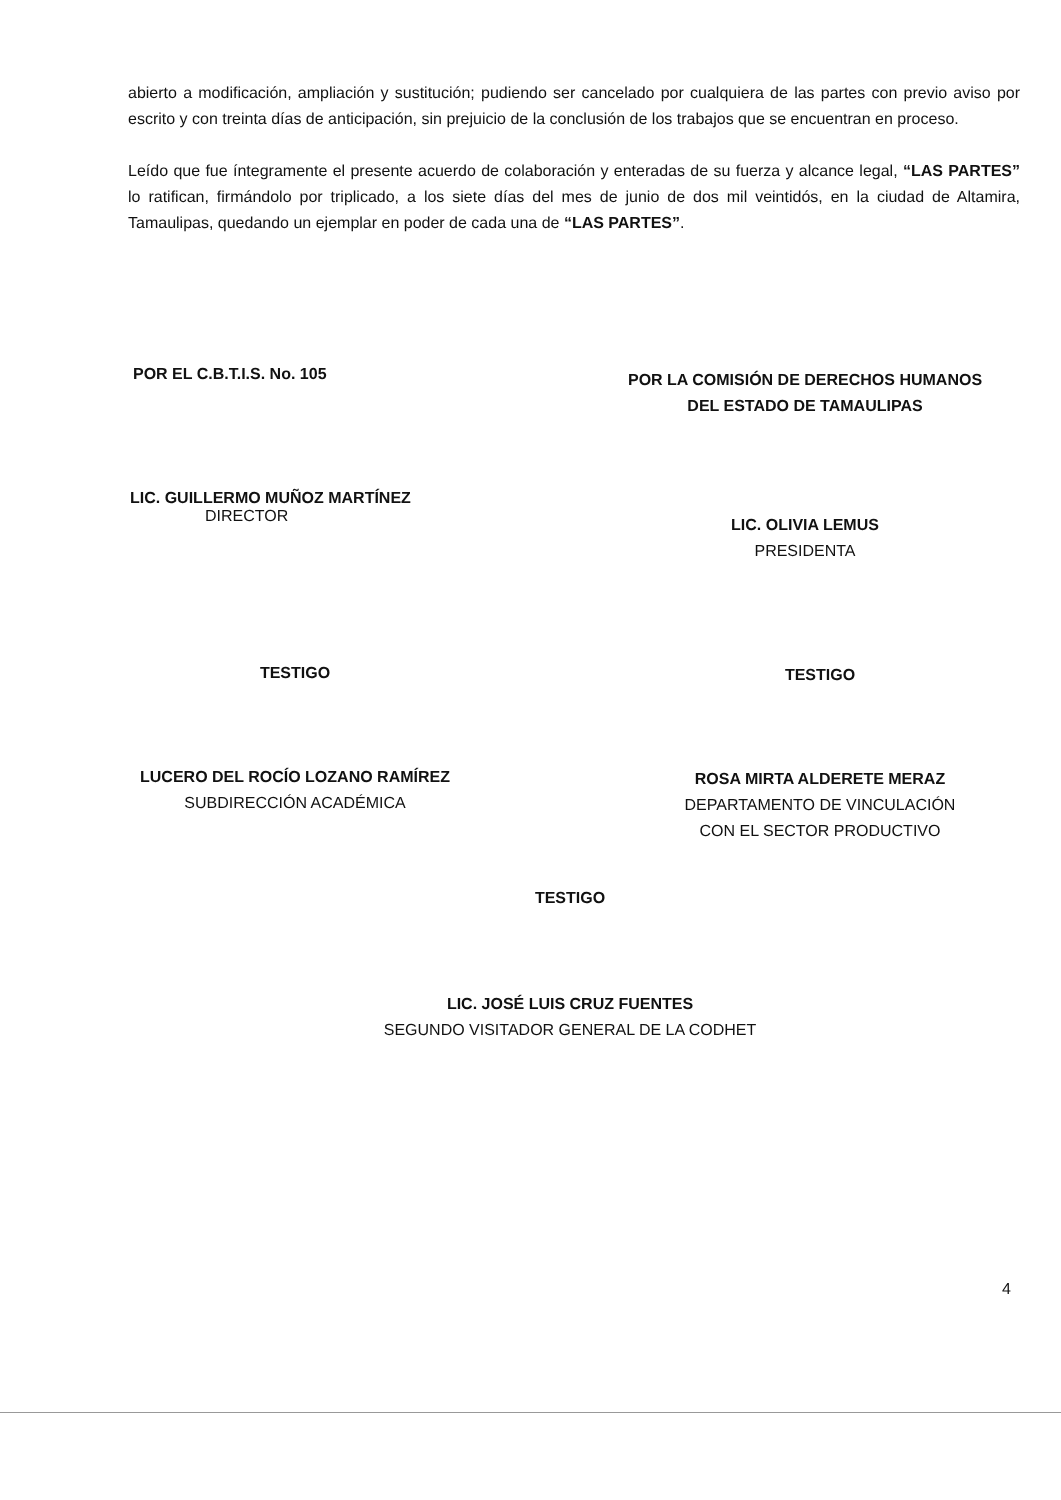abierto a modificación, ampliación y sustitución; pudiendo ser cancelado por cualquiera de las partes con previo aviso por escrito y con treinta días de anticipación, sin prejuicio de la conclusión de los trabajos que se encuentran en proceso.
Leído que fue íntegramente el presente acuerdo de colaboración y enteradas de su fuerza y alcance legal, “LAS PARTES” lo ratifican, firmándolo por triplicado, a los siete días del mes de junio de dos mil veintidós, en la ciudad de Altamira, Tamaulipas, quedando un ejemplar en poder de cada una de “LAS PARTES”.
POR EL C.B.T.I.S. No. 105
LIC. GUILLERMO MUÑOZ MARTÍNEZ
DIRECTOR
POR LA COMISIÓN DE DERECHOS HUMANOS
DEL ESTADO DE TAMAULIPAS
LIC. OLIVIA LEMUS
PRESIDENTA
TESTIGO
LUCERO DEL ROCÍO LOZANO RAMÍREZ
SUBDIRECCIÓN ACADÉMICA
TESTIGO
ROSA MIRTA ALDERETE MERAZ
DEPARTAMENTO DE VINCULACIÓN
CON EL SECTOR PRODUCTIVO
TESTIGO
LIC. JOSÉ LUIS CRUZ FUENTES
SEGUNDO VISITADOR GENERAL DE LA CODHET
4